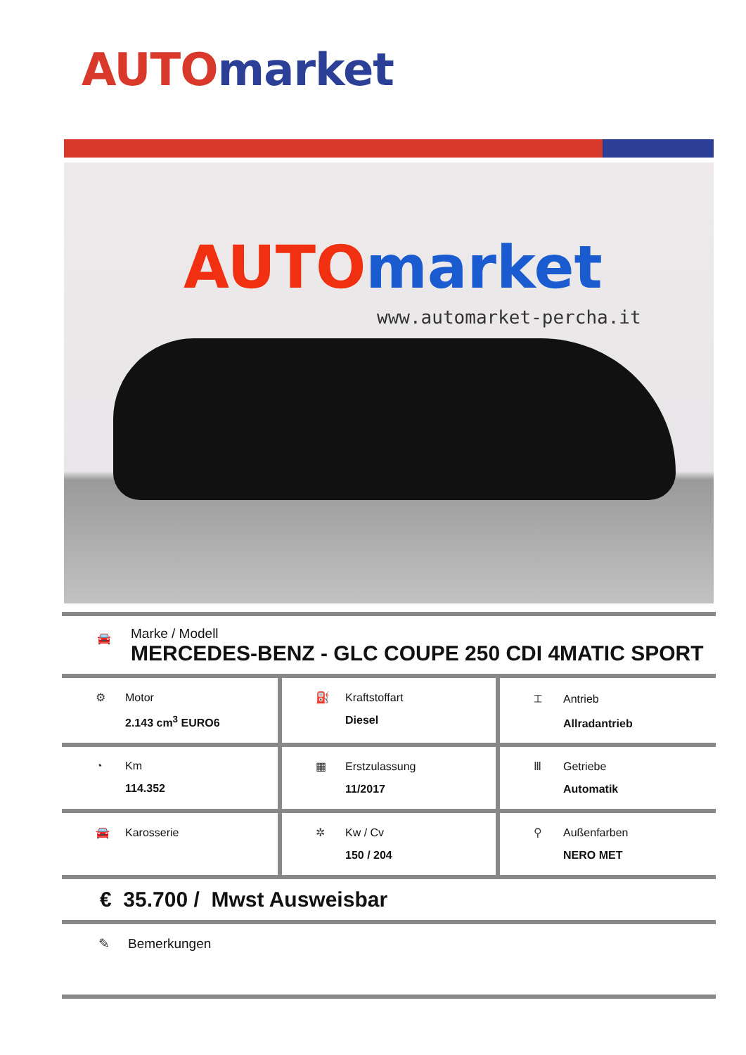AUTO market
AUTO market
www.automarket-percha.it
🚘
Marke / Modell
MERCEDES-BENZ - GLC COUPE 250 CDI 4MATIC SPORT
| ⚙ Motor 2.143 cm<sup>3</sup> EURO6 | ⛽ Kraftstoffart Diesel | ⌶ Antrieb Allradantrieb |
| ◔ Km 114.352 | ▦ Erstzulassung 11/2017 | Ⅲ Getriebe Automatik |
| 🚘 Karosserie | ✲ Kw / Cv 150 / 204 | ⚲ Außenfarben NERO MET |
€ 35.700 / Mwst Ausweisbar
✎ Bemerkungen